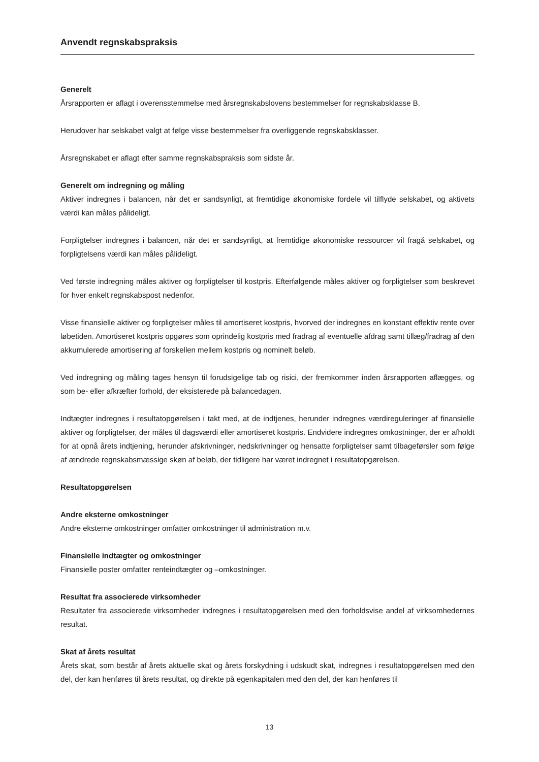Anvendt regnskabspraksis
Generelt
Årsrapporten er aflagt i overensstemmelse med årsregnskabslovens bestemmelser for regnskabsklasse B.
Herudover har selskabet valgt at følge visse bestemmelser fra overliggende regnskabsklasser.
Årsregnskabet er aflagt efter samme regnskabspraksis som sidste år.
Generelt om indregning og måling
Aktiver indregnes i balancen, når det er sandsynligt, at fremtidige økonomiske fordele vil tilflyde selskabet, og aktivets værdi kan måles pålideligt.
Forpligtelser indregnes i balancen, når det er sandsynligt, at fremtidige økonomiske ressourcer vil fragå selskabet, og forpligtelsens værdi kan måles pålideligt.
Ved første indregning måles aktiver og forpligtelser til kostpris. Efterfølgende måles aktiver og forpligtelser som beskrevet for hver enkelt regnskabspost nedenfor.
Visse finansielle aktiver og forpligtelser måles til amortiseret kostpris, hvorved der indregnes en konstant effektiv rente over løbetiden. Amortiseret kostpris opgøres som oprindelig kostpris med fradrag af eventuelle afdrag samt tillæg/fradrag af den akkumulerede amortisering af forskellen mellem kostpris og nominelt beløb.
Ved indregning og måling tages hensyn til forudsigelige tab og risici, der fremkommer inden årsrapporten aflægges, og som be- eller afkræfter forhold, der eksisterede på balancedagen.
Indtægter indregnes i resultatopgørelsen i takt med, at de indtjenes, herunder indregnes værdireguleringer af finansielle aktiver og forpligtelser, der måles til dagsværdi eller amortiseret kostpris. Endvidere indregnes omkostninger, der er afholdt for at opnå årets indtjening, herunder afskrivninger, nedskrivninger og hensatte forpligtelser samt tilbageførsler som følge af ændrede regnskabsmæssige skøn af beløb, der tidligere har været indregnet i resultatopgørelsen.
Resultatopgørelsen
Andre eksterne omkostninger
Andre eksterne omkostninger omfatter omkostninger til administration m.v.
Finansielle indtægter og omkostninger
Finansielle poster omfatter renteindtægter og –omkostninger.
Resultat fra associerede virksomheder
Resultater fra associerede virksomheder indregnes i resultatopgørelsen med den forholdsvise andel af virksomhedernes resultat.
Skat af årets resultat
Årets skat, som består af årets aktuelle skat og årets forskydning i udskudt skat, indregnes i resultatopgørelsen med den del, der kan henføres til årets resultat, og direkte på egenkapitalen med den del, der kan henføres til
13